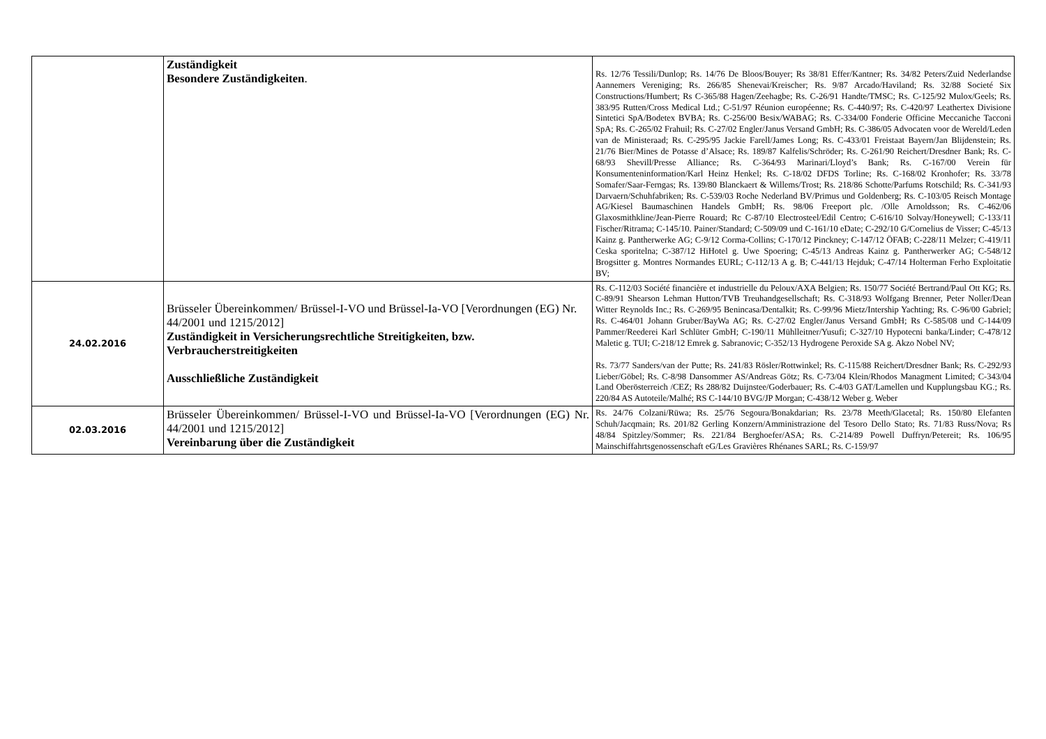| | Zuständigkeit Besondere Zuständigkeiten . | Rs. 12/76 Tessili/Dunlop; Rs. 14/76 De Bloos/Bouyer; Rs 38/81 Effer/Kantner; Rs. 34/82 Peters/Zuid Nederlandse Aannemers Vereniging; Rs. 266/85 Shenevai/Kreischer; Rs. 9/87 Arcado/Haviland; Rs. 32/88 Societé Six Constructions/Humbert; Rs C-365/88 Hagen/Zeehagbe; Rs. C-26/91 Handte/TMSC; Rs. C-125/92 Mulox/Geels; Rs. 383/95 Rutten/Cross Medical Ltd.; C-51/97 Réunion européenne; Rs. C-440/97; Rs. C-420/97 Leathertex Divisione Sintetici SpA/Bodetex BVBA; Rs. C-256/00 Besix/WABAG; Rs. C-334/00 Fonderie Officine Meccaniche Tacconi SpA; Rs. C-265/02 Frahuil; Rs. C-27/02 Engler/Janus Versand GmbH; Rs. C-386/05 Advocaten voor de Wereld/Leden van de Ministeraad; Rs. C-295/95 Jackie Farell/James Long; Rs. C-433/01 Freistaat Bayern/Jan Blijdenstein; Rs. 21/76 Bier/Mines de Potasse d’Alsace; Rs. 189/87 Kalfelis/Schröder; Rs. C-261/90 Reichert/Dresdner Bank; Rs. C-68/93 Shevill/Presse Alliance; Rs. C-364/93 Marinari/Lloyd’s Bank; Rs. C-167/00 Verein für Konsumenteninformation/Karl Heinz Henkel; Rs. C-18/02 DFDS Torline; Rs. C-168/02 Kronhofer; Rs. 33/78 Somafer/Saar-Ferngas; Rs. 139/80 Blanckaert & Willems/Trost; Rs. 218/86 Schotte/Parfums Rotschild; Rs. C-341/93 Darvaern/Schuhfabriken; Rs. C-539/03 Roche Nederland BV/Primus und Goldenberg; Rs. C-103/05 Reisch Montage AG/Kiesel Baumaschinen Handels GmbH; Rs. 98/06 Freeport plc. /Olle Arnoldsson; Rs. C-462/06 Glaxosmithkline/Jean-Pierre Rouard; Rc C-87/10 Electrosteel/Edil Centro; C-616/10 Solvay/Honeywell; C-133/11 Fischer/Ritrama; C-145/10. Painer/Standard; C-509/09 und C-161/10 eDate; C-292/10 G/Cornelius de Visser; C-45/13 Kainz g. Pantherwerke AG; C-9/12 Corma-Collins; C-170/12 Pinckney; C-147/12 ÖFAB; C-228/11 Melzer; C-419/11 Ceska sporitelna; C-387/12 HiHotel g. Uwe Spoering; C-45/13 Andreas Kainz g. Pantherwerker AG; C-548/12 Brogsitter g. Montres Normandes EURL; C-112/13 A g. B; C-441/13 Hejduk; C-47/14 Holterman Ferho Exploitatie BV; |
| 24.02.2016 | Brüsseler Übereinkommen/ Brüssel-I-VO und Brüssel-Ia-VO [Verordnungen (EG) Nr. 44/2001 und 1215/2012] Zuständigkeit in Versicherungsrechtliche Streitigkeiten, bzw. Verbraucherstreitigkeiten Ausschließliche Zuständigkeit | Rs. C-112/03 Société financière et industrielle du Peloux/AXA Belgien; Rs. 150/77 Société Bertrand/Paul Ott KG; Rs. C-89/91 Shearson Lehman Hutton/TVB Treuhandgesellschaft; Rs. C-318/93 Wolfgang Brenner, Peter Noller/Dean Witter Reynolds Inc.; Rs. C-269/95 Benincasa/Dentalkit; Rs. C-99/96 Mietz/Intership Yachting; Rs. C-96/00 Gabriel; Rs. C-464/01 Johann Gruber/BayWa AG; Rs. C-27/02 Engler/Janus Versand GmbH; Rs C-585/08 und C-144/09 Pammer/Reederei Karl Schlüter GmbH; C-190/11 Mühlleitner/Yusufi; C-327/10 Hypotecni banka/Linder; C-478/12 Maletic g. TUI; C-218/12 Emrek g. Sabranovic; C-352/13 Hydrogene Peroxide SA g. Akzo Nobel NV; Rs. 73/77 Sanders/van der Putte; Rs. 241/83 Rösler/Rottwinkel; Rs. C-115/88 Reichert/Dresdner Bank; Rs. C-292/93 Lieber/Göbel; Rs. C-8/98 Dansommer AS/Andreas Götz; Rs. C-73/04 Klein/Rhodos Managment Limited; C-343/04 Land Oberösterreich /CEZ; Rs 288/82 Duijnstee/Goderbauer; Rs. C-4/03 GAT/Lamellen und Kupplungsbau KG.; Rs. 220/84 AS Autoteile/Malhé; RS C-144/10 BVG/JP Morgan; C-438/12 Weber g. Weber |
| 02.03.2016 | Brüsseler Übereinkommen/ Brüssel-I-VO und Brüssel-Ia-VO [Verordnungen (EG) Nr. 44/2001 und 1215/2012] Vereinbarung über die Zuständigkeit | Rs. 24/76 Colzani/Rüwa; Rs. 25/76 Segoura/Bonakdarian; Rs. 23/78 Meeth/Glacetal; Rs. 150/80 Elefanten Schuh/Jacqmain; Rs. 201/82 Gerling Konzern/Amministrazione del Tesoro Dello Stato; Rs. 71/83 Russ/Nova; Rs 48/84 Spitzley/Sommer; Rs. 221/84 Berghoefer/ASA; Rs. C-214/89 Powell Duffryn/Petereit; Rs. 106/95 Mainschiffahrtsgenossenschaft eG/Les Gravières Rhénanes SARL; Rs. C-159/97 |